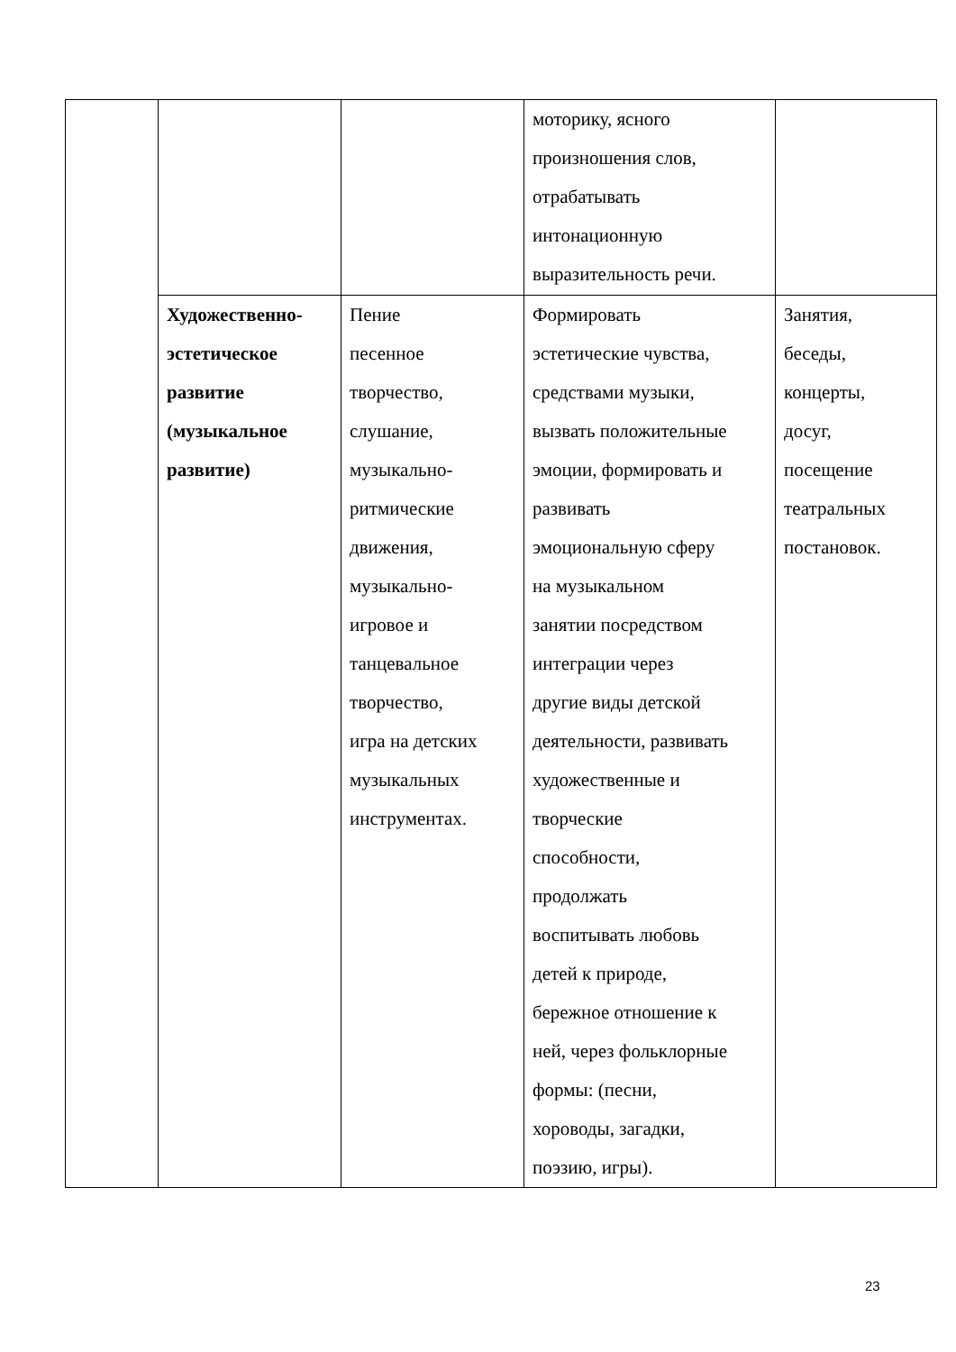| | | | моторику, ясного произношения слов, отрабатывать интонационную выразительность речи. | |
| | Художественно- эстетическое развитие (музыкальное развитие) | Пение песенное творчество, слушание, музыкально- ритмические движения, музыкально- игровое и танцевальное творчество, игра на детских музыкальных инструментах. | Формировать эстетические чувства, средствами музыки, вызвать положительные эмоции, формировать и развивать эмоциональную сферу на музыкальном занятии посредством интеграции через другие виды детской деятельности, развивать художественные и творческие способности, продолжать воспитывать любовь детей к природе, бережное отношение к ней, через фольклорные формы: (песни, хороводы, загадки, поэзию, игры). | Занятия, беседы, концерты, досуг, посещение театральных постановок. |
23